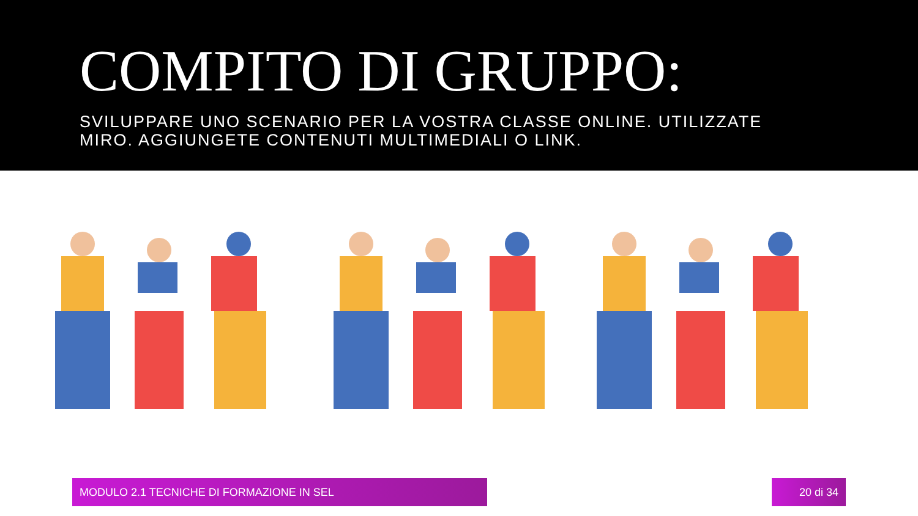COMPITO DI GRUPPO:
SVILUPPARE UNO SCENARIO PER LA VOSTRA CLASSE ONLINE. UTILIZZATE MIRO. AGGIUNGETE CONTENUTI MULTIMEDIALI O LINK.
MODULO 2.1 TECNICHE DI FORMAZIONE IN SEL 20 di 34